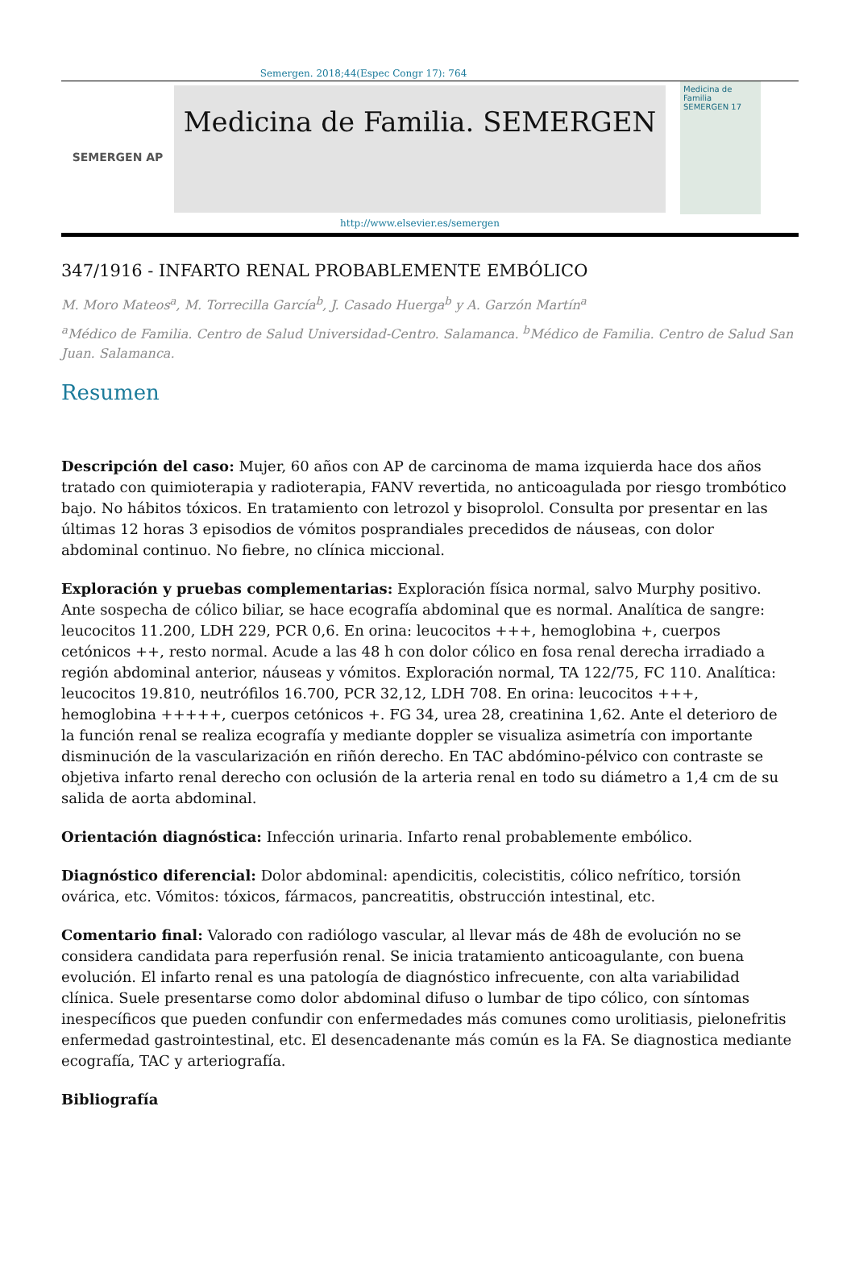Semergen. 2018;44(Espec Congr 17): 764
SEMERGEN AP
Medicina de Familia. SEMERGEN
http://www.elsevier.es/semergen
Medicina de Familia SEMERGEN 17
347/1916 - INFARTO RENAL PROBABLEMENTE EMBÓLICO
M. Moro Mateos<sup>a</sup>, M. Torrecilla García<sup>b</sup>, J. Casado Huerga<sup>b</sup> y A. Garzón Martín<sup>a</sup>
<sup>a</sup> Médico de Familia. Centro de Salud Universidad-Centro. Salamanca. <sup>b</sup>Médico de Familia. Centro de Salud San Juan. Salamanca.
Resumen
Descripción del caso: Mujer, 60 años con AP de carcinoma de mama izquierda hace dos años tratado con quimioterapia y radioterapia, FANV revertida, no anticoagulada por riesgo trombótico bajo. No hábitos tóxicos. En tratamiento con letrozol y bisoprolol. Consulta por presentar en las últimas 12 horas 3 episodios de vómitos posprandiales precedidos de náuseas, con dolor abdominal continuo. No fiebre, no clínica miccional.
Exploración y pruebas complementarias: Exploración física normal, salvo Murphy positivo. Ante sospecha de cólico biliar, se hace ecografía abdominal que es normal. Analítica de sangre: leucocitos 11.200, LDH 229, PCR 0,6. En orina: leucocitos +++, hemoglobina +, cuerpos cetónicos ++, resto normal. Acude a las 48 h con dolor cólico en fosa renal derecha irradiado a región abdominal anterior, náuseas y vómitos. Exploración normal, TA 122/75, FC 110. Analítica: leucocitos 19.810, neutrófilos 16.700, PCR 32,12, LDH 708. En orina: leucocitos +++, hemoglobina +++++, cuerpos cetónicos +. FG 34, urea 28, creatinina 1,62. Ante el deterioro de la función renal se realiza ecografía y mediante doppler se visualiza asimetría con importante disminución de la vascularización en riñón derecho. En TAC abdómino-pélvico con contraste se objetiva infarto renal derecho con oclusión de la arteria renal en todo su diámetro a 1,4 cm de su salida de aorta abdominal.
Orientación diagnóstica: Infección urinaria. Infarto renal probablemente embólico.
Diagnóstico diferencial: Dolor abdominal: apendicitis, colecistitis, cólico nefrítico, torsión ovárica, etc. Vómitos: tóxicos, fármacos, pancreatitis, obstrucción intestinal, etc.
Comentario final: Valorado con radiólogo vascular, al llevar más de 48h de evolución no se considera candidata para reperfusión renal. Se inicia tratamiento anticoagulante, con buena evolución. El infarto renal es una patología de diagnóstico infrecuente, con alta variabilidad clínica. Suele presentarse como dolor abdominal difuso o lumbar de tipo cólico, con síntomas inespecíficos que pueden confundir con enfermedades más comunes como urolitiasis, pielonefritis enfermedad gastrointestinal, etc. El desencadenante más común es la FA. Se diagnostica mediante ecografía, TAC y arteriografía.
Bibliografía